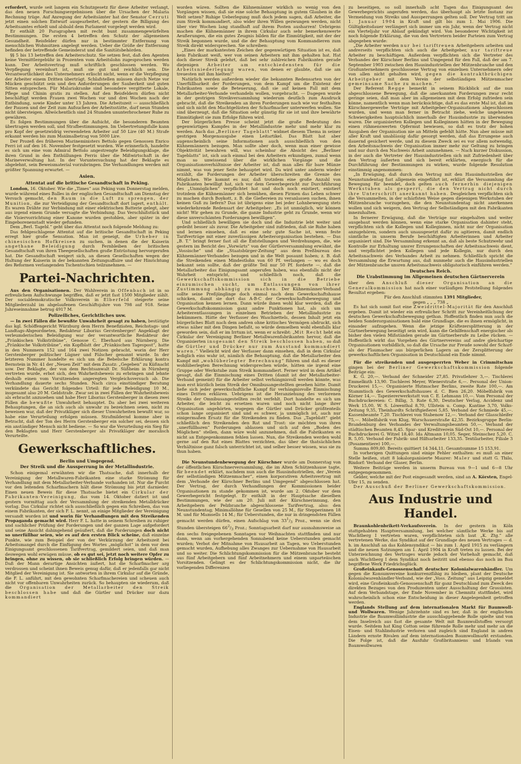erfordert, wurde seit langem ein Schutzgesetz für diese Arbeiter verlangt, das den neuen Forschungsergebnissen über die Ursachen der Malaria Rechnung trüge. Auf Anregung der Arbeitsämter hat der Senator Cerruti jetzt einen solchen Entwurf ausgearbeitet, der gestern die Billigung des Arbeitsamtes erhielt und alsbald dem Parlament vorgelegt werden wird.
Er enthält 20 Paragraphen mit recht bunt zusammengewürfelten Bestimmungen. Die ersten 4 betreffen den Schutz der allgemeinen Gesundheit. Reisfelder dürfen nur in bestimmter Entfernung von menschlichen Wohnsitzen angelegt werden. Ueber die Größe der Entfernung befinden der betreffende Gemeinderat und die Sanitätsbehörden.
§§ 5 bis 13 betreffen den Arbeiterschutz. Sie setzen fest, daß den Agenten keine Vermittlergebühr in Prozenten vom Arbeitslohn zugesprochen werden kann. Der Arbeitsvertrag muß schriftlich geschlossen werden. Wo Verpflegung vereinbart ist, muß sie gut und reichlich sein. Die Verantwortlichkeit des Unternehmers erlischt nicht, wenn er die Verpflegung der Arbeiter einem Dritten überträgt. Schlafstellen müssen durch Netze vor Mücken geschützt sein und den Anforderungen der Sauberkeit und guten Sitten entsprechen. Für Malariakranke sind besondere vergitterte Lokale, Pflege und Chinin gratis zu stellen. Auf den Reisfeldern dürfen nicht beschäftigt werden Frauen zwei Wochen vor und drei Wochen nach der Entbindung, sowie Kinder unter 13 Jahren. Die Arbeitszeit — ausschließlich der Pausen und der Zeit zum Aufsuchen der Arbeitsstätte, darf neun Stunden nicht übersteigen. Allwöchentlich sind 24 Stunden ununterbrochener Ruhe zu gewähren.
Es folgen Bestimmungen über die Aufsicht, die besonderen Beamten übertragen werden soll, und Strafbestimmungen. Im Uebertretungsfalle kann pro Kopf der gesetzwidrig verwendeten Arbeiter auf 50 Lire (40 M.) Strafe erkannt werden bis zum Maximalbetrag von 5000 Lire.
Der Prozeß des früheren Marineministers Bettolo gegen Genossen Enrico Ferri ist auf den 16. November festgesetzt worden. Wie erinnerlich, handelte es sich um eine vom Admiral Bettolo angestrengte Beleidigungsklage, die ihren Grund in den Enthüllungen Ferris über die Mißwirtschaft in der Marineverwaltung hat. In der Voruntersuchung hat der Beklagte es abgelehnt, sein Beweismaterial vorzubringen. Die Verhandlungen werden mit größter Spannung erwartet. —
Asien.
Attentat auf die britische Gesandtschaft in Peking.
London, 16. Oktober. Wie die „Times“ aus Peking vom Donnerstag melden, wurde während eines Balles in der englischen Gesandtschaft am Dienstag der Versuch gemacht, den Raum in die Luft zu sprengen, der Munition, die zur Verteidigung der Gesandtschaft dort lagert, enthält. Es waren Drähte zur Verbindung mit einer elektrischen Batterie gelegt, aber aus irgend einem Grunde versagte die Verbindung. Das Verschlußstück und die Visiervorrichtung einer Kanone wurden gestohlen, aber später in der Eingeborenenstadt wieder gefunden.
Dem „Berl. Tagebl.“ geht über das Attentat noch folgende Meldung zu:
Das fehlgeschlagene Attentat auf die britische Gesandtschaft in Peking erregt hier große Sensation. Man ist geneigt, die Urheber in chinesischen Hofkreisen zu suchen, in denen die der Kaiserin angethane Beleidigung durch Fernbleiben der britischen Gesandtschaft von ihren Theegesellschaften große Entrüstung hervorgerufen hat. Die Gesandtschaft weigert sich, an diesen Gesellschaften wegen der Haltung der Kaiserin in der bekannten Zeitungsaffaire und der Hinrichtung des Reformen verlangenden Tschentschien teilzunehmen. —
Partei-Nachrichten.
Aus den Organisationen. Der Wahlverein in Offenbach ist in so erfreulichem Aufschwunge begriffen, daß er jetzt fast 1500 Mitglieder zählt. Der socialdemokratische Volksverein in Elberfeld steigerte seine Mitgliederzahl im abgelaufenen Geschäftsjahre von 798 auf 918. Seine Jahreseinnahme betrug 4917 M.
Polizeiliches, Gerichtliches usw.
— In zwei Fällen die bewußte Unwahrheit gesagt zu haben, bestätigte das kgl. Schöffengericht Würzburg dem Herrn Benefiziaten, Reichstags- und Landtags-Abgeordneten, Redakteur Liborius Gerstenberger! Angeklagt der verleumderischen Beleidigung war der verantwortliche Redakteur der „Fränkischen Volkstribüne“, Genosse C. Eberhard aus Nürnberg. Die „Fränkische Volkstribüne“, ein Kopfblatt der „Fränkischen Tagespost“, hatte in den Nummern 152 und 164 zwei Notizen gebracht, worin der Herr Gerstenberger politischer Lügner und Fälscher genannt wurde. In der letzteren Nummer handelte es sich um die Bebelsche Erklärung kontra Bernstein in Nr. 41 der „Neuen Zeit“ mit dem Zusatz: „Gegeben“ zu Küßnacht usw. Der Beklagte, der von dem Rechtsanwalt Dr. Süßheim in Nürnberg vertreten wurde, erbot sich, den Wahrheitsbeweis zu erbringen und lehnte deshalb einen vom Vorsitzenden angeregten Vergleichsversuch ab. Die Verhandlung dauerte sechs Stunden. Nach circa einstündiger Beratung verkündete das Gericht folgendes Urteil: für jede Beleidigung 10 M., insgesamt also 20 M. Geldstrafe. Zwar sei in zwei Fällen der Wahrheitsbeweis als erbracht anzusehen und habe Herr Liborius Gerstenberger in diesen zwei Fällen die bewußte Unwahrheit behauptet. Da aber bei zwei weiteren Behauptungen, die an sich auch als unwahr zu bezeichnen seien, nicht zu beweisen war, daß der Privatkläger sich dieser Unwahrheiten bewußt war, so habe eine Verurteilung erfolgen müssen. Strafmildernd komme aber in Betracht, daß der Ton des Herrn Gerstenberger ein solcher sei, dessen sich ein anständiger Mensch nicht bediene. — So war die Verurteilung ein Sieg für den Beklagten und Herr Gerstenberger als Privatkläger der moralisch Verurteilte.
Gewerkschaftliches.
Berlin und Umgegend.
Der Streik und die Aussperrung in der Metallindustrie.
Schon einigemal erwähnten wir die Thatsache, daß innerhalb der Vereinigung der Metallwaren-Fabrikanten eine starke Strömung für Verhandlung mit dem Metallarbeiter-Verbande vorhanden ist. Nur die Furcht vor den leitenden Scharfmachern hält diese Strömung bis jetzt darnieder. Einen neuen Beweis für diese Thatsache bietet ein Cirkular der Fabrikanten-Vereinigung, das vom 14. Oktober datiert ist und gestern vormittag auch der Versammlung der streikenden Metalldrücker vorlag. Das Cirkular richtet sich ausschließlich gegen ein Schreiben, das von einem Fabrikanten, der sich F. L. nennt, an einige Mitglieder der Vereinigung versandt worden ist und worin für Verhandlungen mit den Streikenden Propaganda gemacht wird. Herr F. L. hatte in seinem Schreiben zu ruhiger und sachlicher Prüfung der Forderungen und der ganzen Lage aufgefordert und seine Ansicht dahingehend geäußert, daß die Forderungen doch nicht so unerfüllbar seien, wie es auf den ersten Blick scheine, daß einzelne Punkte, wie zum Beispiel der von der Verkürzung der Arbeitszeit bei Arbeitsmangel durch die Einfügung des Wortes „möglichst“ in dem vor dem Einigungsamt geschlossenen Tarifvertrag, gemildert seien, und daß man deswegen wohl erwägen müsse, ob es gut sei, jetzt noch weitere Opfer zu bringen, ohne zu wissen, ob sie schließlich Erfolg bringen würden. — Daß der Mann derartige Ansichten äußert, hat die Scharfmacher arg verdrossen und scheint ihnen Beweis genug dafür, daß er jedenfalls gar nicht Mitglied der Vereinigung ist. Sie antworten in ihrem Cirkular auf die Gründe, die F. L. anführt, mit den gewohnten Scharfmachereien und scheuen auch nicht vor offenbaren Unwahrheiten zurück. So behaupten sie wiederum, daß die Organisation der Metallarbeiter den Streik beschlossen habe und daß die Gürtler und Drücker nur dazu kommandiert
worden wären. Sollten die Kühnemänner wirklich so wenig von den Vorgängen wissen, daß sie eine solche Behauptung in gutem Glauben in die Welt setzen? Ruhige Ueberlegung muß doch jedem sagen, daß Arbeiter, die zum Streik kommandiert, also wider ihren Willen gezwungen werden, nicht über vier Wochen lang standhaft auf ihrem Posten ausharren! Uebrigens machen die Kühnemänner in ihrem Cirkular auch sehr bemerkenswerte Aeußerungen, die ein gutes Zeugnis bilden für die Einmütigkeit, mit der der Streik begonnen wurde, und die der Behauptung vom Kommandieren zum Streik direkt widersprechen. Sie schreiben:
„Eines der markantesten Zeichen der gegenwärtigen Situation ist es, daß kein Fabrikant weiß, wer von seinen Arbeitern mit ihm gehalten hat. Hat doch dieser Streik gelehrt, daß bei sehr zahlreichen Fabrikanten gerade diejenigen Arbeiter am entschiedensten für die Arbeitsniederlegung waren, von denen er glaubte, daß sie am treuesten mit ihm hielten!“
Natürlich werden außerdem wieder die bekannten Redensarten von der Unerfüllbarkeit der Forderungen, von dem Kampf um die Existenz der Fabrikanten sowie die Beteuerung, daß sie auf keinen Fall mit dem Metallarbeiter-Verbande verhandeln wollen, vorgebracht. — Dagegen wurde in der gestrigen Streikversammlung wiederum deutlich zum Ausdruck gebracht, daß die Streikenden an ihren Forderungen nach wie vor festhalten und sich nicht den Machtgelüsten der Scharfmacher unterwerfen wollen. Sie sind überzeugt, daß die Situation sehr günstig für sie ist und ihre bewährte Einmütigkeit sie zum Erfolge führen wird.
Der bürgerlichen Presse scheint jetzt die große Bedeutung des gegenwärtigen Kampfes in der Metallindustrie mehr und mehr klar zu werden. Auch das „Berliner Tageblatt“ widmet diesem Thema in seiner gestrigen Morgenausgabe einen Leitartikel. Das Blatt hat aber augenscheinlich seine Informationen auch ausschließlich von den Kühnemännern bezogen. Man sollte aber doch, wenn man einer gewisse Objektivität bewahren will, was scheinbar die Absicht des „Berliner Tageblatts“ ist, sich auch einmal bei den Arbeitern erkundigen, zumal wenn man so unwissend über die wirklichen Vorgänge und die Organisationsverhältnisse der Arbeiter ist, daß man alles für bare Münze nimmt, was von jener Seite behauptet wird. Da wird unter anderm wieder erzählt, die Forderungen der Arbeiter überschreiten die Grenze des Möglichen. Wie kommt es nur, daß trotzdem eine große Anzahl von Fabrikanten bewilligt hat, sich vor dem Gewerbegericht zur Durchführung des „Unmöglichen“ verpflichtet hat und doch noch existiert, existiert trotzdem die Kühnemänner sich bemühen, diesen Firmen das Leben schwer zu machen durch Boykott, z. B. die Gießereien zu veranlassen suchen, ihnen keinen Guß zu liefern? Das ist übrigens eine bei jeder Lohnbewegung stets wiederkehrende Redensart der Arbeitgeber: „Es ist unmöglich, wir können nicht! Wir gehen zu Grunde, die ganze Industrie geht zu Grunde, wenn wir diese unverschämten Forderungen bewilligen“.
Und schließlich bewilligen sie doch und die Industrie lebt weiter und gedeiht besser als zuvor. Die Arbeitgeber sind zufrieden, daß sie Ruhe haben und lernen einsehen, daß es eine sehr gute Sache ist, wenn feste Tarifverträge mit einer zuverlässigen Arbeiterorganisation bestehen. — Das „B. T.“ bringt ferner fast all die Entstellungen und Verdrehungen, die, wie gestern im Bericht des „Vorwärts“ von der Gürtlerversammlung erwähnt, die „Vossische“ und die „Staatsbürger-Zeitung“ aus dem Preßbureau des Kühnemänner-Verbandes bezogen und in die Welt posaunt haben; z. B. daß die Streikenden einen Mindestlohn von 60 Pf. verlangen — wo es doch bekannt sein sollte, daß der größte Teil nur 50 Pf. forderte —, daß die Metallarbeiter das Einigungsamt angerufen haben, was ebenfalls nicht der Wahrheit entspricht, und schließlich noch, daß die Gewerkschaftskommission sich in die Betriebe einzumischen sucht, um Entlassungen von ihrer Zustimmung abhängig zu machen. Der Kühnemänner-Verband sollte seine Preßjünglinge doch einmal nach dem Gewerkschaftshause schicken, damit sie dort das A-B-C der Gewerkschaftsbewegung und Organisation kennen lernen. Dann würde ihnen wohl klar werden, daß die Gewerkschaftskommission ganz andre Funktionen hat, als sich um Arbeiterentlassungen in einzelnen Betrieben der Metallindustrie zu bekümmern. Hätte der Verfasser des Waschzettels, dessen Inhalt jetzt ein bürgerliches Blatt nach dem andren ohne kritisches Vermögen abdruckt, sich etwas näher mit den Dingen befaßt, so würde demselben wohl ebenfalls klar geworden sein, daß er im Irrtum ist, wenn er schreibt: „Mit Recht hebt ein Cirkular der Vereinigung Berliner Metallwarenfabrikanten hervor, daß die Organisierten insgesamt den Streik beschlossen haben, so daß die Gürtler und Drücker nur zum Ausstand kommandiert waren.“ Vielleicht wird der Verfasser dann einsehen, daß in dem Cirkular lediglich eins wahr ist, nämlich die Behauptung, daß die Metallarbeiter den Kampf mit „wohlüberlegter Berechnung“ führen und daß es dieser wohlüberlegten Berechnung widersprechen würde, hätten sie irgend eine Gruppe oder Werkstube zum Streik kommandiert. Ferner wird in dem Artikel gesagt, daß die Einmischung eines Dritten (damit ist der Metallarbeiter-Verband gemeint) für die Arbeiter selbst verhängnisvoll werden könnte, was man erst kürzlich beim Streik der Omnibusangestellten gesehen hätte. Damit ließe sich jeder gewerkschaftliche Kampf für verhängnisvolle Einmischung eines Dritten erklären. Uebrigens ist die Heranziehung des verlorenen Streiks der Omnibusangestellten recht verfehlt. Dort handelte es sich um Arbeiter, die leicht zu ersetzen waren und noch nicht lange ihrer Organisation angehörten, wogegen die Gürtler und Drücker größtenteils schon lange organisiert sind und es schwer, ja unmöglich ist, auch nur einigermaßen Ersatz für die Streikenden zu finden. Das „Tageblatt“ giebt schließlich den Streikenden den Rat und Trost: sie möchten von ihren „unerfüllbaren“ Forderungen ablassen und sich auf den „Boden des Möglichen“ stellen, dann wäre wohl anzunehmen, daß die Fabrikanten es nicht an Entgegenkommen fehlen lassen. Nun, die Streikenden werden wohl gerne auf den Rat eines Blattes verzichten, das über die thatsächlichen Verhältnisse ganz falsch unterrichtet ist, und selber besser wissen, was sie zu thun haben.
Die Neunstundenbewegung der Kürschner wurde am Donnerstag von der öffentlichen Kürschnerversammlung, die im Alten Schützenhause tagte, für beendet erklärt, nachdem nun auch die Hausindustriellen, der „Verein der selbständigen Mützenmacher“, einen korporativen Arbeitsvertrag mit dem „Verbande der Kürschner Berlins und Umgegend“ abgeschlossen hat. Der Vertrag, der durch Verhandlungen der Kommissionen beider Organisationen zu stande gekommen ist, wurde am 2. Oktober vor dem Gewerbegericht festgelegt. Er enthält in der Hauptsache dieselben Bestimmungen, wie der am 20. Juli mit der Kürschnerinnung, den Arbeitgebern der Pelzbranche abgeschlossene Tarifvertrag, also: den Neunstundentag; Minimallöhne für Gesellen von 25 M., für Stepperinnen 18 M. und für Mamsells 14 M.; für Ueberstunden, die nur in dringendsten Fällen gemacht werden dürfen, einen Aufschlag von 331/3 Proz., wenn sie drei Stunden übersteigen 662/3 Proz.; Sonntagsarbeit darf nur ausnahmsweise an den sechs freigegebenen Sonntagen vor Weihnachten stattfinden und nur dann, wenn am vorhergehenden Sonnabend keine Ueberstunden gemacht wurden; Verbot der Mitnahme von Hausarbeit an Tagen, wo Ueberstunden gemacht wurden, Aufhebung alles Zwanges zur Uebernahme von Hausarbeit und so weiter. Die Schlichtungskommission für die Mützenbranche besteht aus fünf Arbeitgebern und fünf Arbeitnehmern und einem unparteiischen Vorsitzenden. Gelingt es der Schlichtungskommission nicht, die ihr vorliegenden Differenzen
zu beseitigen, so soll innerhalb acht Tagen das Einigungsamt des Gewerbegerichts angerufen werden, das überhaupt als letzte Instanz zur Vermeidung von Streiks und Aussperrungen gelten soll. Der Vertrag tritt am 1. Januar 1904 in Kraft und gilt bis zum 1. Mai 1906. Die Gültigkeitsdauer verlängert sich immer um ein Jahr, wenn der Vertrag nicht ein Vierteljahr vor Ablauf gekündigt wird. Von besonderer Wichtigkeit ist noch folgende Erklärung, die von den Vertretern beider Parteien zum Vertrag abgegeben wurde:
„Die Arbeiter werden nur bei tariftreuen Arbeitgebern arbeiten und andrerseits verpflichten sich auch die Arbeitgeber, nur tariftreue Arbeiter zu beschäftigen. Außerdem verpflichten sich die Vertreter des Verbandes der Kürschner Berlins und Umgegend für den Fall, daß der am 7. September 1903 zwischen den Hausindustriellen der Mützenbranche und den Großunternehmern geschlossene Vertrag von einzelnen Unternehmern oder von allen nicht gehalten wird, gegen die kontraktbrüchigen Arbeitgeber mit dem Verein der selbständigen Mützenmacher gemeinsame Sache zu machen.“
Der Referent Regge bemerkt in seinem Rückblick auf die nun abgeschlossene Bewegung, daß die anerkannten Forderungen zwar recht geringe seien, daß man aber im allgemeinen mit dem Erfolg zufrieden sein könne, namentlich wenn man berücksichtige, daß es das erste Mal ist, daß im Kürschnergewerbe Verträge mit Arbeitgeber-Organisationen abgeschlossen wurden, und wenn man ferner in Betracht ziehe, welche ungeheuren Schwierigkeiten hauptsächlich innerhalb der Hausindustrie zu überwinden waren. Die organisierten Kollegen und Kolleginnen hätten in der Bewegung einen rühmenswerten Opfermut bewiesen, so daß es trotz der hohen Ausgaben der Organisation nie an Mitteln gefehlt hätte. Nun aber müsse mit aller Kraft und unablässig dafür gesorgt werden, daß das Errungene auch dauernd gesichert werde, und zu diesem Zweck sei es vor allem notwendig, den Arbeitsnachweis der Organisation immer mehr zur Geltung zu bringen und nur durch den Nachweis Arbeit anzunehmen. — Nach kurzer Diskussion, in der auch die Vertreter der Hausindustriellen sich mit Zufriedenheit über den Vertrag äußerten und sich bereit erklärten, energisch für die Durchführung der Bestimmungen zu wirken, wurde folgende Resolution einstimmig angenommen:
„In Erwägung, daß durch den Vertrag mit den Hausindustriellen der Neunstundentag fast allgemein eingeführt ist, erklärt die Versammlung die Bewegung für beendet, doch gelten auch fernerhin diejenigen Werkstuben als gesperrt, die den Vertrag nicht durch ihre Unterschrift anerkannt haben. Desgleichen verpflichten sich die Versammelten, in der schärfsten Weise gegen diejenigen Werkstuben der Mützenbranche vorzugehen, die den Neunstundentag nicht anerkennen wollen und sich weigern, den Vertrag der Selbständigen mit den Fabrikanten innezuhalten.
In fernerer Erwägung, daß die Verträge nur eingehalten und weiter ausgebaut werden können, wenn eine starke Organisation dahinter steht, verpflichten sich die Kollegen und Kolleginnen, nicht nur der Organisation anzugehören, sondern auch unausgesetzt dafür zu agitieren, damit endlich sämtliche in unserm Berufe beschäftigten Arbeiterinnen und Arbeiter organisiert sind. Die Versammlung erkennt an, daß als beste Schutzwehr und Kontrolle zur Erhaltung unsrer Errungenschaften der Arbeitsnachweis dient, und verpflichtet jeden Kollegen und jede Kollegin, nur durch den Arbeitsnachweis des Verbandes Arbeit zu nehmen. Schließlich spricht die Versammlung die Erwartung aus, daß nunmehr auch die Hausindustriellen der Mützenbranche unsren Arbeitsnachweis obligatorisch einführen werden.“
Deutsches Reich.
Die Urabstimmung im Allgemeinen deutschen Gärtnerverein
über den Anschluß dieser Organisation an die Generalkommission hat nach einer vorläufigen Feststellung folgendes Resultat ergeben:
Für den Anschluß stimmten 1391 Mitglieder,
gegen „ „ „ 738 „
Es hat sich somit fast eine Zweidrittel-Majorität für den Anschluß ergeben. Damit ist wieder ein erfreulicher Schritt zur Vereinheitlichung der deutschen Gewerkschaftsbewegung gethan. Hoffentlich finden nun auch die beiden Sonderorganisationen bald eine Grundlage, die es ihnen ermöglicht, in einander aufzugehen. Wenn die jetzige Kräftezersplitterung in der Gärtnerbewegung beseitigt sein wird, kann die Gehilfenschaft energischer als bisher den vielen Mißständen gerade im Gärtnerberufe zu Leibe rücken. — Hoffentlich wirkt das Vorgehen des Gärtnervereins auf andre gleichartige Organisationen vorbildlich, so daß die Ursache zur Freude sowohl der Scharf- als der Flaumacher aus bürgerlichen Lagern an der Zersplitterung der gewerkschaftlichen Organisation in Deutschland ein Ende nimmt.
Für die streikenden und ausgesperrten Weber in Crimmitschau gingen bei der Berliner Gewerkschaftskommission folgende Beiträge ein:
K. G. 20,—. Verband der Schneider 27,85. Privatlehrer 3,—. Tischlerei Emmelkuth 13,90. Tischlerei Meyer, Wienerstraße 6,—. Personal der Union-Druckerei 15,—. Organisierte Hutmacher Berlins, zweite Rate 100,—. Am Stammtisch des Gewerkschaftshauses d. C. Bien 26,20. Möbelfabrik von Körner 14,—. Tapeziererwerkstatt von C. E. Lehmann 10,—. Vom Personal der Buchdruckereien: C. Billig, 3. Rate 6,30, Deutscher Verlag, Accidenz und Werk 15,00, W. S. Löwenthal 8,70, Ullstein u. Comp. Kantine 3,70, Volks-Zeitung 9,35, Theinhardts Schriftgießerei 5,85. Verband der Schmiede 45,—. Kassenbeamte 7,20. Tischlerei von Stabenow 12,—. Verband der Glasschleifer 75,—. Möbelfabrik von Klug, Warschauerstraße 42,35. Bezirksgruppe Berlin-Brandenburg des Verbandes der Verwaltungsbeamten 50,—. Verband der städtischen Beamten 8,45. Spar- und Kreditverein Süd-Ost 10,—. Personal der Buchdruckerei G. Witzel 18,40. Ida Altmann 10,05. Seger, Steinschez 5,20. C. R. 5,05. Verband der Fabrik- und Hilfsarbeiter 133,35. Textilarbeiter, Filiale 3 (Posamentiere) 100,—.
Summa 809,80. Bereits quittiert 14 344,11. Gesamtsumme 15 153,91.
In vorherigen Quittungen sind einige Fehler enthalten: es muß an einer Stelle heißen, statt 8 lokalorganisierte Maurer: Maler und statt G. Thilo, Rixdorf: Verband der Glaser, Berlin.
Weitere Beiträge werden in unserm Bureau von 9—1 und 6—8 Uhr entgegengenommen.
Gelder, welche mit der Post eingesandt werden, sind an A. Körsten, Engel-Ufer 15, zu senden.
Der Ausschuß der Berliner Gewerkschaftskommission.
Aus Industrie und Handel.
Braunkohlenbrikett-Verkaufsverein. In der gestern in Köln stattgehabten Hauptversammlung, bei welcher sämtliche Werke bis auf Wachtberg I vertreten waren, verpflichteten sich laut „K. Ztg.“ alle vertretenen Werke, das Syndikat auf der Grundlage des neuen Vertrages — d. h. im Anschluß an das Kohlensyndikat — bis zum 1. April 1915 zu verlängern und die neuen Satzungen am 1. April 1904 in Kraft treten zu lassen. Bei der Unterzeichnung des Vertrages wurde jedoch der Vorbehalt gemacht, daß auch Wachtberg I dem Syndikat noch beitritt und ebenso das noch im Bau begriffene Werk Friedrichsglück.
Großeinkaufs-Genossenschaft deutscher Kolonialwarenhändler. Um gegen die Konsumvereine konkurrenzfähig zu bleiben, plant der Deutsche Kolonialwarenhändler-Verband, wie der „Voss. Zeitung“ aus Leipzig gemeldet wird, eine Großeinkaufs-Genossenschaft für ganz Deutschland zum Zweck des direkten Bezuges von den Produzenten unter Ausschaltung der Grossisten. Auf dem Verbandstage, der Ende November in Chemnitz stattfindet, wird wahrscheinlich schon eine Entscheidung in dieser Angelegenheit getroffen werden.
Englands Stellung auf dem internationalen Markt für Baumwoll- und Wollwaren. Wenige Jahrzehnte sind es her, daß in der englischen Industrie die Baumwollindustrie die ausschlaggebende Rolle spielte und von dem Inselreich aus fast die gesamte Welt mit Baumwollstoffen versorgt wurde. Seitdem hat King Cotton seine führende Rolle mehr und mehr an die Eisen- und Stahlindustrie verloren und zugleich sind England in andren Ländern ernste Rivalen auf dem internationalen Baumwollmarkt erstanden. Die Folge ist, daß die Ausfuhr Großbritanniens und Irlands von Baumwollwaren